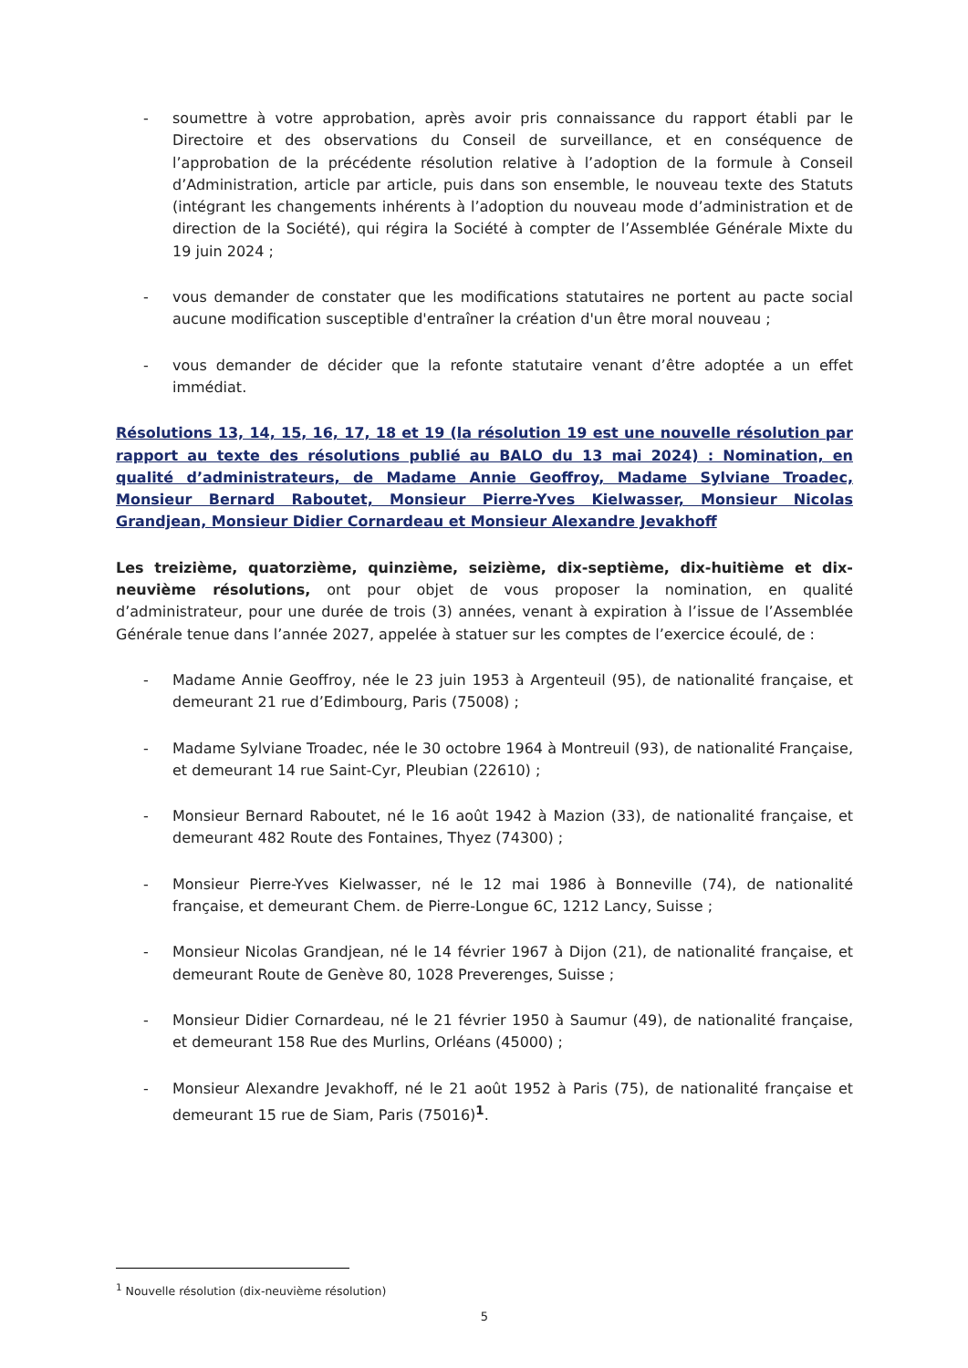- soumettre à votre approbation, après avoir pris connaissance du rapport établi par le Directoire et des observations du Conseil de surveillance, et en conséquence de l’approbation de la précédente résolution relative à l’adoption de la formule à Conseil d’Administration, article par article, puis dans son ensemble, le nouveau texte des Statuts (intégrant les changements inhérents à l’adoption du nouveau mode d’administration et de direction de la Société), qui régira la Société à compter de l’Assemblée Générale Mixte du 19 juin 2024 ;
- vous demander de constater que les modifications statutaires ne portent au pacte social aucune modification susceptible d'entraîner la création d'un être moral nouveau ;
- vous demander de décider que la refonte statutaire venant d’être adoptée a un effet immédiat.
Résolutions 13, 14, 15, 16, 17, 18 et 19 (la résolution 19 est une nouvelle résolution par rapport au texte des résolutions publié au BALO du 13 mai 2024) : Nomination, en qualité d’administrateurs, de Madame Annie Geoffroy, Madame Sylviane Troadec, Monsieur Bernard Raboutet, Monsieur Pierre-Yves Kielwasser, Monsieur Nicolas Grandjean, Monsieur Didier Cornardeau et Monsieur Alexandre Jevakhoff
Les treizième, quatorzième, quinzième, seizième, dix-septième, dix-huitième et dix-neuvième résolutions, ont pour objet de vous proposer la nomination, en qualité d’administrateur, pour une durée de trois (3) années, venant à expiration à l’issue de l’Assemblée Générale tenue dans l’année 2027, appelée à statuer sur les comptes de l’exercice écoulé, de :
- Madame Annie Geoffroy, née le 23 juin 1953 à Argenteuil (95), de nationalité française, et demeurant 21 rue d’Edimbourg, Paris (75008) ;
- Madame Sylviane Troadec, née le 30 octobre 1964 à Montreuil (93), de nationalité Française, et demeurant 14 rue Saint-Cyr, Pleubian (22610) ;
- Monsieur Bernard Raboutet, né le 16 août 1942 à Mazion (33), de nationalité française, et demeurant 482 Route des Fontaines, Thyez (74300) ;
- Monsieur Pierre-Yves Kielwasser, né le 12 mai 1986 à Bonneville (74), de nationalité française, et demeurant Chem. de Pierre-Longue 6C, 1212 Lancy, Suisse ;
- Monsieur Nicolas Grandjean, né le 14 février 1967 à Dijon (21), de nationalité française, et demeurant Route de Genève 80, 1028 Preverenges, Suisse ;
- Monsieur Didier Cornardeau, né le 21 février 1950 à Saumur (49), de nationalité française, et demeurant 158 Rue des Murlins, Orléans (45000) ;
- Monsieur Alexandre Jevakhoff, né le 21 août 1952 à Paris (75), de nationalité française et demeurant 15 rue de Siam, Paris (75016)<sup>1</sup>.
<sup>1</sup> Nouvelle résolution (dix-neuvième résolution)
5